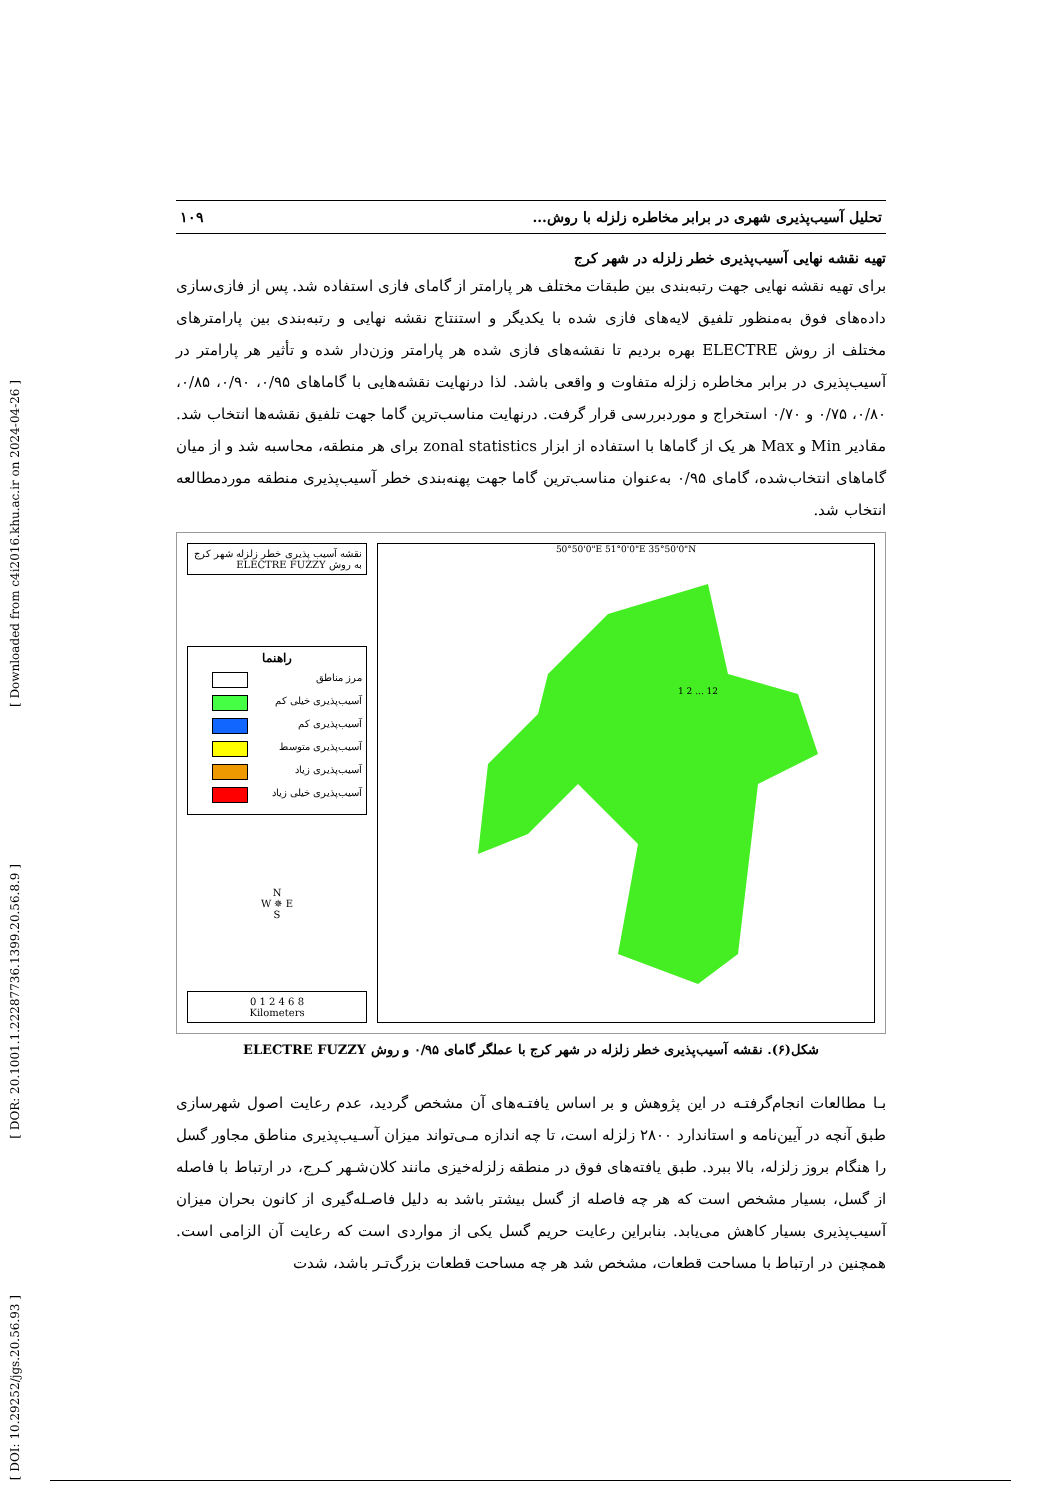[ Downloaded from c4i2016.khu.ac.ir on 2024-04-26 ]
[ DOR: 20.1001.1.22287736.1399.20.56.8.9 ]
[ DOI: 10.29252/jgs.20.56.93 ]
تحلیل آسیب‌پذیری شهری در برابر مخاطره زلزله با روش... ۱۰۹
تهیه نقشه نهایی آسیب‌پذیری خطر زلزله در شهر کرج
برای تهیه نقشه نهایی جهت رتبه‌بندی بین طبقات مختلف هر پارامتر از گامای فازی استفاده شد. پس از فازی‌سازی داده‌های فوق به‌منظور تلفیق لایه‌های فازی شده با یکدیگر و استنتاج نقشه نهایی و رتبه‌بندی بین پارامترهای مختلف از روش ELECTRE بهره بردیم تا نقشه‌های فازی شده هر پارامتر وزن‌دار شده و تأثیر هر پارامتر در آسیب‌پذیری در برابر مخاطره زلزله متفاوت و واقعی باشد. لذا درنهایت نقشه‌هایی با گاماهای ۰/۹۵، ۰/۹۰، ۰/۸۵، ۰/۸۰، ۰/۷۵ و ۰/۷۰ استخراج و موردبررسی قرار گرفت. درنهایت مناسب‌ترین گاما جهت تلفیق نقشه‌ها انتخاب شد. مقادیر Min و Max هر یک از گاماها با استفاده از ابزار zonal statistics برای هر منطقه، محاسبه شد و از میان گاماهای انتخاب‌شده، گامای ۰/۹۵ به‌عنوان مناسب‌ترین گاما جهت پهنه‌بندی خطر آسیب‌پذیری منطقه موردمطالعه انتخاب شد.
نقشه آسیب پذیری خطر زلزله شهر کرج به روش ELECTRE FUZZY
راهنما
مرز مناطق
آسیب‌پذیری خیلی کم
آسیب‌پذیری کم
آسیب‌پذیری متوسط
آسیب‌پذیری زیاد
آسیب‌پذیری خیلی زیاد
N
W ✵ E
S
0 1 2 4 6 8
Kilometers
50°50'0"E 51°0'0"E 35°50'0"N
1 2 ... 12
شکل(۶). نقشه آسیب‌پذیری خطر زلزله در شهر کرج با عملگر گامای ۰/۹۵ و روش ELECTRE FUZZY
بـا مطالعات انجام‌گرفتـه در این پژوهش و بر اساس یافتـه‌های آن مشخص گردید، عدم رعایت اصول شهرسازی طبق آنچه در آیین‌نامه و استاندارد ۲۸۰۰ زلزله است، تا چه اندازه مـی‌تواند میزان آسـیب‌پذیری مناطق مجاور گسل را هنگام بروز زلزله، بالا ببرد. طبق یافته‌های فوق در منطقه زلزله‌خیزی مانند کلان‌شـهر کـرج، در ارتباط با فاصله از گسل، بسیار مشخص است که هر چه فاصله از گسل بیشتر باشد به دلیل فاصـله‌گیری از کانون بحران میزان آسیب‌پذیری بسیار کاهش می‌یابد. بنابراین رعایت حریم گسل یکی از مواردی است که رعایت آن الزامی است. همچنین در ارتباط با مساحت قطعات، مشخص شد هر چه مساحت قطعات بزرگ‌تـر باشد، شدت